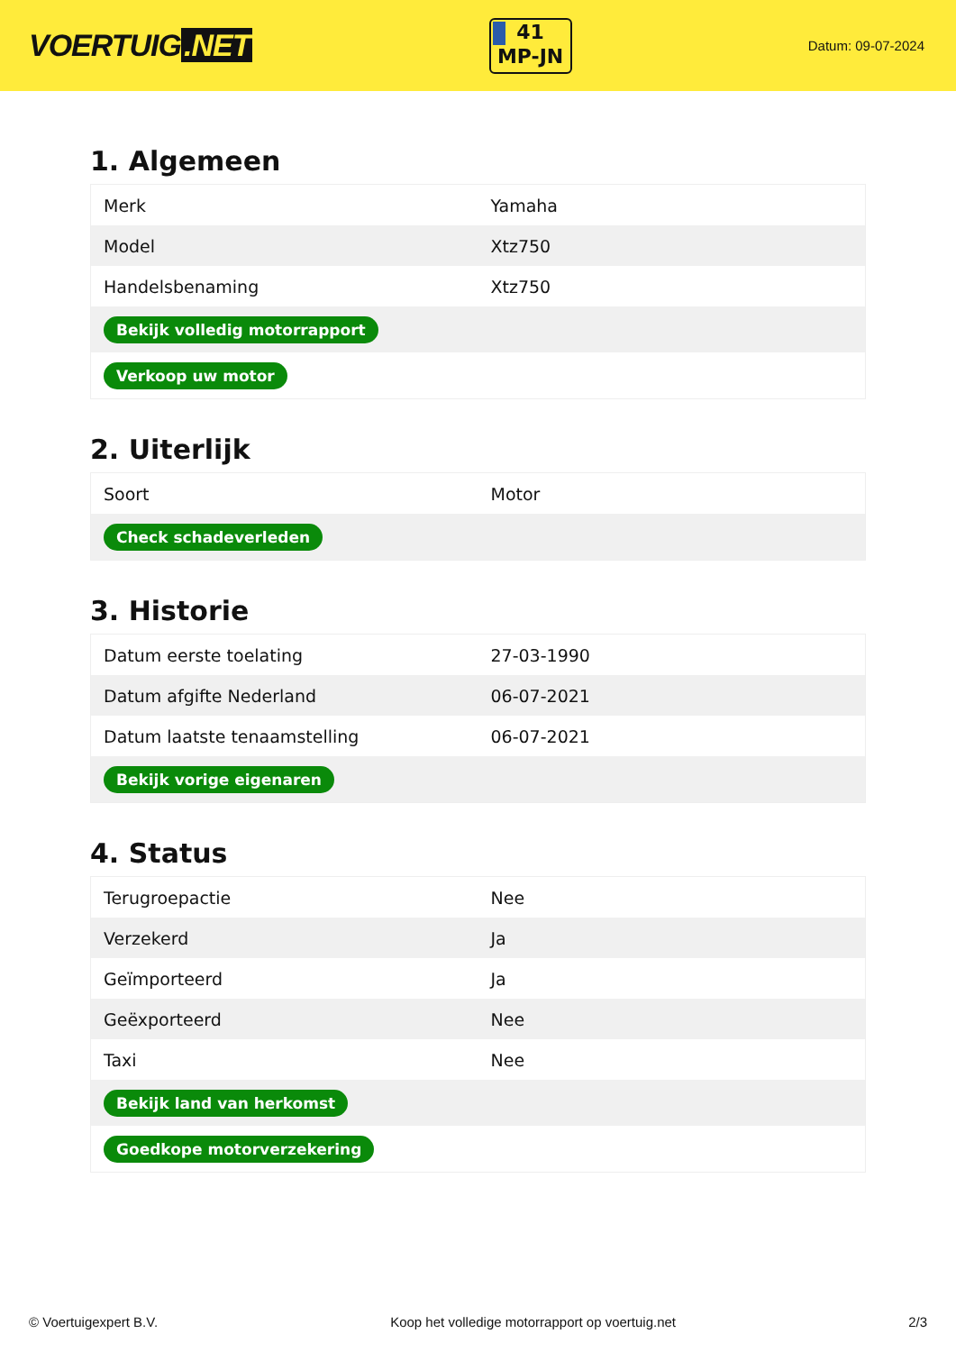VOERTUIG.NET
41
MP-JN
Datum: 09-07-2024
1. Algemeen
| Merk | Yamaha |
| Model | Xtz750 |
| Handelsbenaming | Xtz750 |
| Bekijk volledig motorrapport | |
| Verkoop uw motor | |
2. Uiterlijk
| Soort | Motor |
| Check schadeverleden | |
3. Historie
| Datum eerste toelating | 27-03-1990 |
| Datum afgifte Nederland | 06-07-2021 |
| Datum laatste tenaamstelling | 06-07-2021 |
| Bekijk vorige eigenaren | |
4. Status
| Terugroepactie | Nee |
| Verzekerd | Ja |
| Geïmporteerd | Ja |
| Geëxporteerd | Nee |
| Taxi | Nee |
| Bekijk land van herkomst | |
| Goedkope motorverzekering | |
© Voertuigexpert B.V. Koop het volledige motorrapport op voertuig.net 2/3